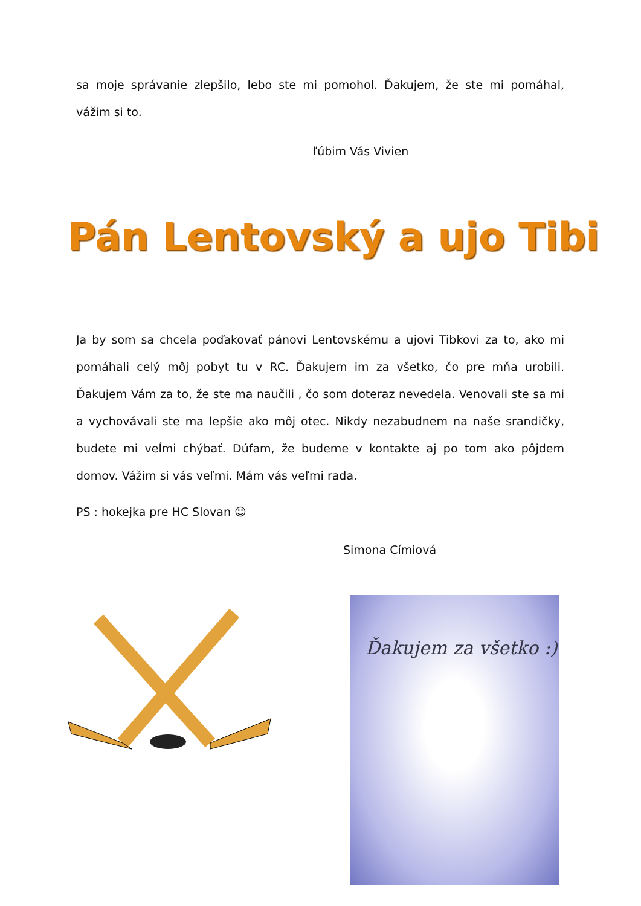sa moje správanie zlepšilo, lebo ste mi pomohol. Ďakujem, že ste mi pomáhal, vážim si to.
ľúbim Vás Vivien
Pán Lentovský a ujo Tibi
Ja by som sa chcela poďakovať pánovi Lentovskému a ujovi Tibkovi za to, ako mi pomáhali celý môj pobyt tu v RC. Ďakujem im za všetko, čo pre mňa urobili. Ďakujem Vám za to, že ste ma naučili , čo som doteraz nevedela. Venovali ste sa mi a vychovávali ste ma lepšie ako môj otec. Nikdy nezabudnem na naše srandičky, budete mi veĺmi chýbať. Dúfam, že budeme v kontakte aj po tom ako pôjdem domov. Vážim si vás veľmi. Mám vás veľmi rada.
PS : hokejka pre HC Slovan ☺
Simona Címiová
Ďakujem za všetko :)